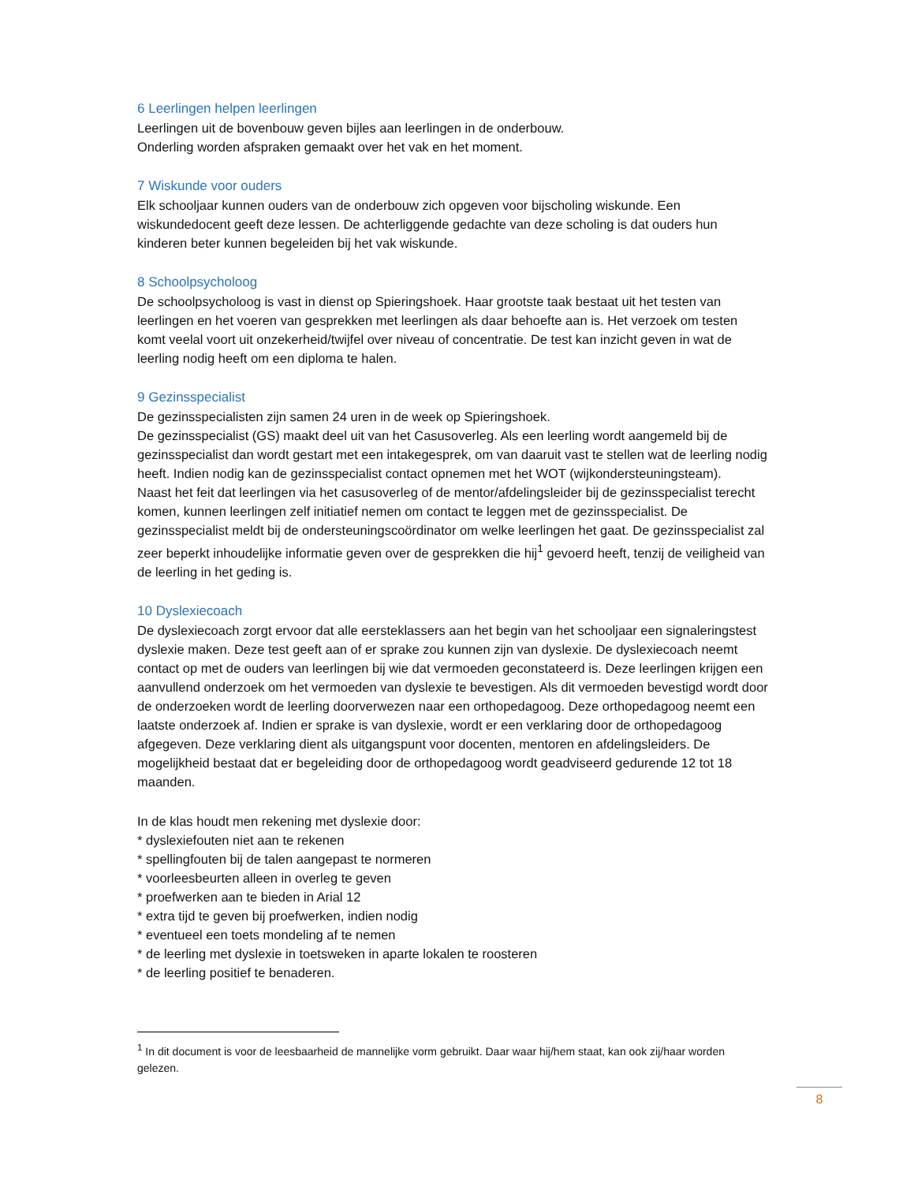6 Leerlingen helpen leerlingen
Leerlingen uit de bovenbouw geven bijles aan leerlingen in de onderbouw.
Onderling worden afspraken gemaakt over het vak en het moment.
7 Wiskunde voor ouders
Elk schooljaar kunnen ouders van de onderbouw zich opgeven voor bijscholing wiskunde. Een wiskundedocent geeft deze lessen. De achterliggende gedachte van deze scholing is dat ouders hun kinderen beter kunnen begeleiden bij het vak wiskunde.
8 Schoolpsycholoog
De schoolpsycholoog is vast in dienst op Spieringshoek. Haar grootste taak bestaat uit het testen van leerlingen en het voeren van gesprekken met leerlingen als daar behoefte aan is. Het verzoek om testen komt veelal voort uit onzekerheid/twijfel over niveau of concentratie. De test kan inzicht geven in wat de leerling nodig heeft om een diploma te halen.
9 Gezinsspecialist
De gezinsspecialisten zijn samen 24 uren in de week op Spieringshoek.
De gezinsspecialist (GS) maakt deel uit van het Casusoverleg. Als een leerling wordt aangemeld bij de gezinsspecialist dan wordt gestart met een intakegesprek, om van daaruit vast te stellen wat de leerling nodig heeft. Indien nodig kan de gezinsspecialist contact opnemen met het WOT (wijkondersteuningsteam).
Naast het feit dat leerlingen via het casusoverleg of de mentor/afdelingsleider bij de gezinsspecialist terecht komen, kunnen leerlingen zelf initiatief nemen om contact te leggen met de gezinsspecialist. De gezinsspecialist meldt bij de ondersteuningscoördinator om welke leerlingen het gaat. De gezinsspecialist zal zeer beperkt inhoudelijke informatie geven over de gesprekken die hij<sup>1</sup> gevoerd heeft, tenzij de veiligheid van de leerling in het geding is.
10 Dyslexiecoach
De dyslexiecoach zorgt ervoor dat alle eersteklassers aan het begin van het schooljaar een signaleringstest dyslexie maken. Deze test geeft aan of er sprake zou kunnen zijn van dyslexie. De dyslexiecoach neemt contact op met de ouders van leerlingen bij wie dat vermoeden geconstateerd is. Deze leerlingen krijgen een aanvullend onderzoek om het vermoeden van dyslexie te bevestigen. Als dit vermoeden bevestigd wordt door de onderzoeken wordt de leerling doorverwezen naar een orthopedagoog. Deze orthopedagoog neemt een laatste onderzoek af. Indien er sprake is van dyslexie, wordt er een verklaring door de orthopedagoog afgegeven. Deze verklaring dient als uitgangspunt voor docenten, mentoren en afdelingsleiders. De mogelijkheid bestaat dat er begeleiding door de orthopedagoog wordt geadviseerd gedurende 12 tot 18 maanden.
In de klas houdt men rekening met dyslexie door:
* dyslexiefouten niet aan te rekenen
* spellingfouten bij de talen aangepast te normeren
* voorleesbeurten alleen in overleg te geven
* proefwerken aan te bieden in Arial 12
* extra tijd te geven bij proefwerken, indien nodig
* eventueel een toets mondeling af te nemen
* de leerling met dyslexie in toetsweken in aparte lokalen te roosteren
* de leerling positief te benaderen.
<sup>1</sup> In dit document is voor de leesbaarheid de mannelijke vorm gebruikt. Daar waar hij/hem staat, kan ook zij/haar worden gelezen.
8